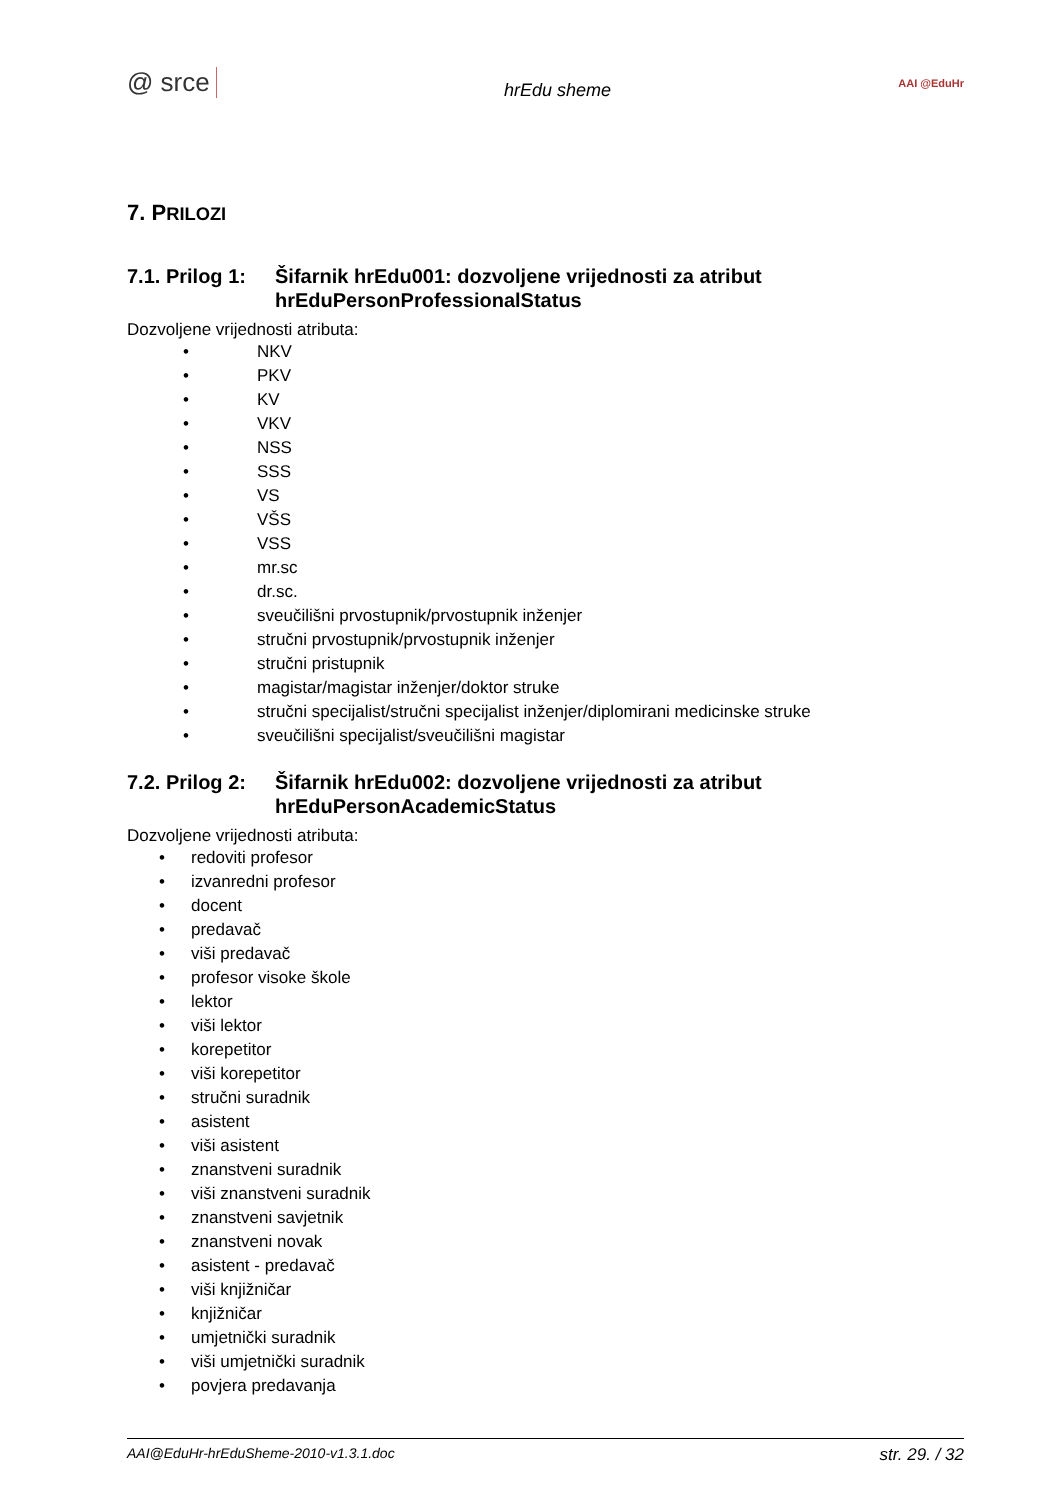@ srce hrEdu sheme AAI @EduHr
7. PRILOZI
7.1. Prilog 1: Šifarnik hrEdu001: dozvoljene vrijednosti za atribut hrEduPersonProfessionalStatus
Dozvoljene vrijednosti atributa:
• NKV
• PKV
• KV
• VKV
• NSS
• SSS
• VS
• VŠS
• VSS
• mr.sc
• dr.sc.
• sveučilišni prvostupnik/prvostupnik inženjer
• stručni prvostupnik/prvostupnik inženjer
• stručni pristupnik
• magistar/magistar inženjer/doktor struke
• stručni specijalist/stručni specijalist inženjer/diplomirani medicinske struke
• sveučilišni specijalist/sveučilišni magistar
7.2. Prilog 2: Šifarnik hrEdu002: dozvoljene vrijednosti za atribut hrEduPersonAcademicStatus
Dozvoljene vrijednosti atributa:
• redoviti profesor
• izvanredni profesor
• docent
• predavač
• viši predavač
• profesor visoke škole
• lektor
• viši lektor
• korepetitor
• viši korepetitor
• stručni suradnik
• asistent
• viši asistent
• znanstveni suradnik
• viši znanstveni suradnik
• znanstveni savjetnik
• znanstveni novak
• asistent - predavač
• viši knjižničar
• knjižničar
• umjetnički suradnik
• viši umjetnički suradnik
• povjera predavanja
AAI@EduHr-hrEduSheme-2010-v1.3.1.doc str. 29. / 32